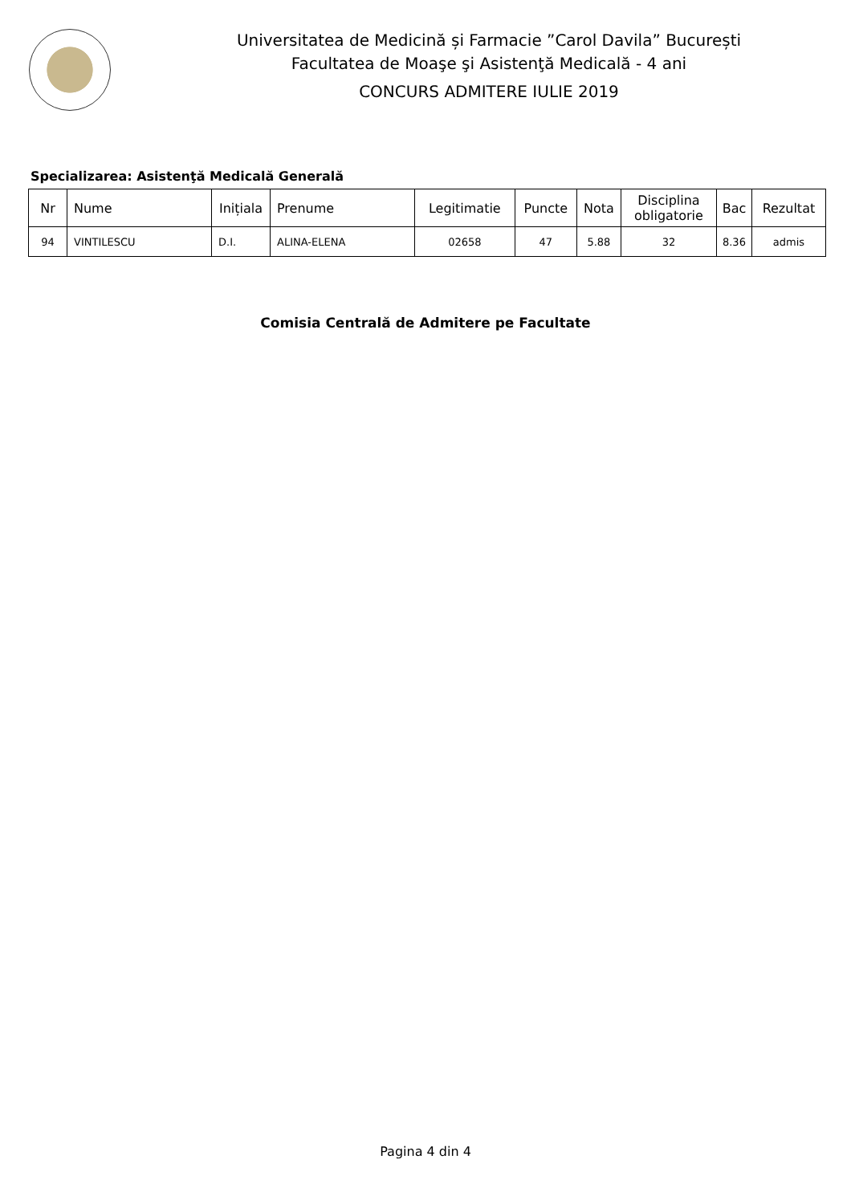Universitatea de Medicină și Farmacie ”Carol Davila” București
Facultatea de Moaşe şi Asistenţă Medicală - 4 ani
CONCURS ADMITERE IULIE 2019
Specializarea: Asistenţă Medicală Generală
| Nr | Nume | Inițiala | Prenume | Legitimatie | Puncte | Nota | Disciplina obligatorie | Bac | Rezultat |
| --- | --- | --- | --- | --- | --- | --- | --- | --- | --- |
| 94 | VINTILESCU | D.I. | ALINA-ELENA | 02658 | 47 | 5.88 | 32 | 8.36 | admis |
Comisia Centrală de Admitere pe Facultate
Pagina 4 din 4